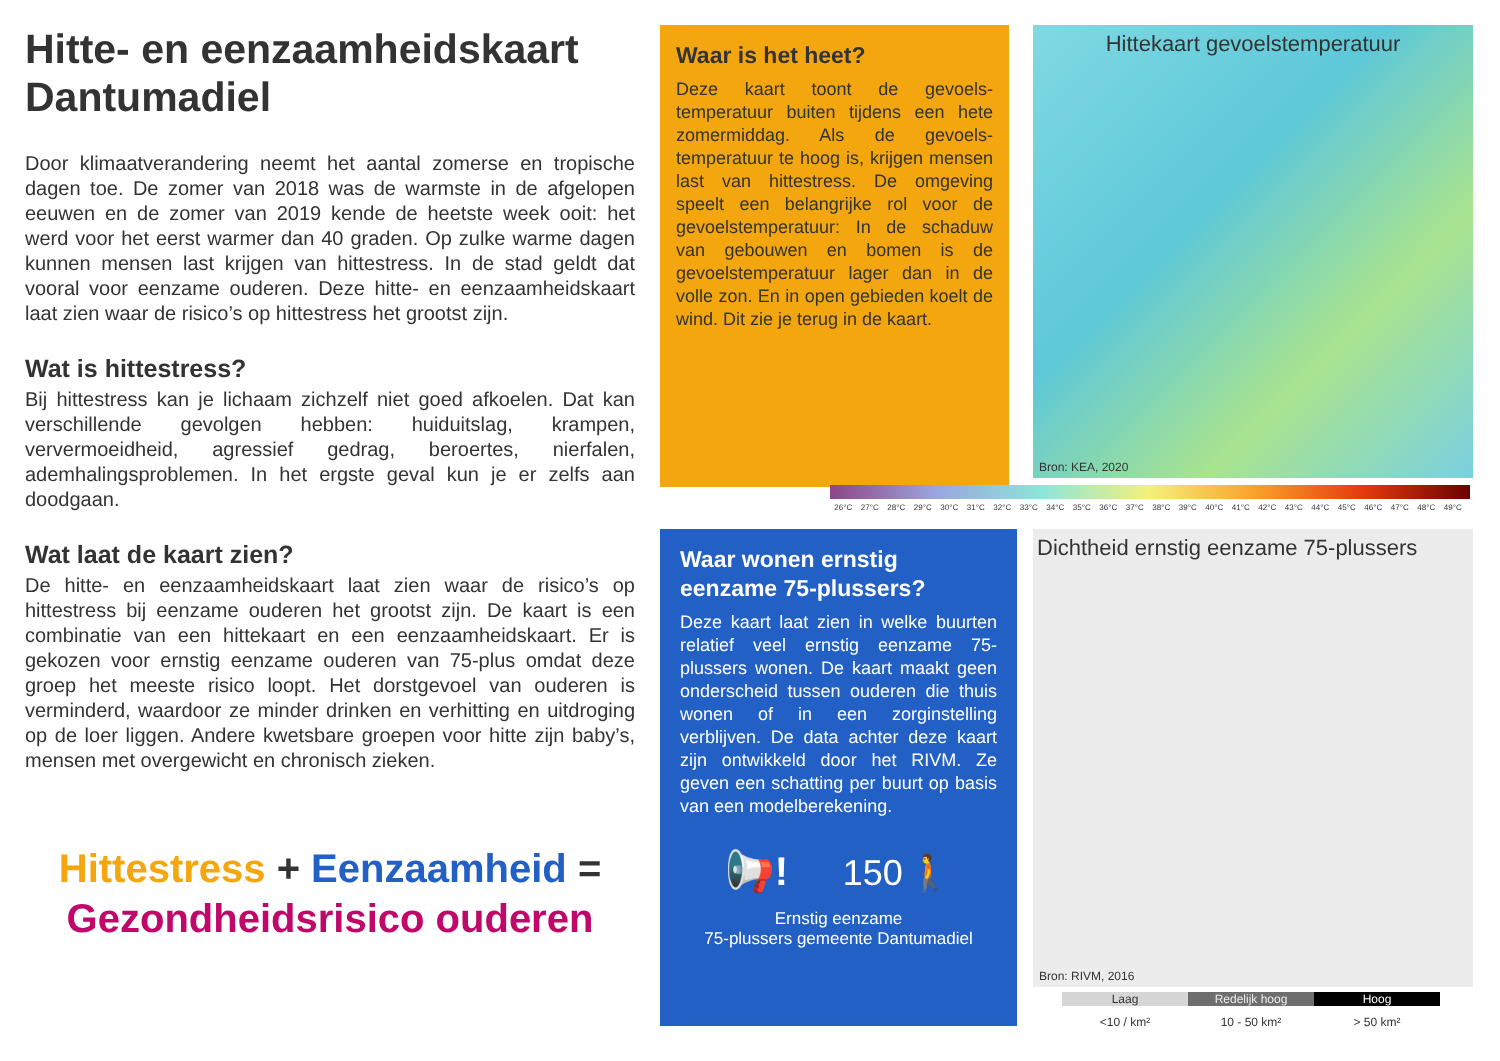Hitte- en eenzaamheidskaart Dantumadiel
Door klimaatverandering neemt het aantal zomerse en tropische dagen toe. De zomer van 2018 was de warmste in de afgelopen eeuwen en de zomer van 2019 kende de heetste week ooit: het werd voor het eerst warmer dan 40 graden. Op zulke warme dagen kunnen mensen last krijgen van hittestress. In de stad geldt dat vooral voor eenzame ouderen. Deze hitte- en eenzaamheidskaart laat zien waar de risico’s op hittestress het grootst zijn.
Wat is hittestress?
Bij hittestress kan je lichaam zichzelf niet goed afkoelen. Dat kan verschillende gevolgen hebben: huiduitslag, krampen, ververmoeidheid, agressief gedrag, beroertes, nierfalen, ademhalingsproblemen. In het ergste geval kun je er zelfs aan doodgaan.
Wat laat de kaart zien?
De hitte- en eenzaamheidskaart laat zien waar de risico’s op hittestress bij eenzame ouderen het grootst zijn. De kaart is een combinatie van een hittekaart en een eenzaamheidskaart. Er is gekozen voor ernstig eenzame ouderen van 75-plus omdat deze groep het meeste risico loopt. Het dorstgevoel van ouderen is verminderd, waardoor ze minder drinken en verhitting en uitdroging op de loer liggen. Andere kwetsbare groepen voor hitte zijn baby’s, mensen met overgewicht en chronisch zieken.
Hittestress + Eenzaamheid =
Gezondheidsrisico ouderen
Waar is het heet?
Deze kaart toont de gevoels­temperatuur buiten tijdens een hete zomermiddag. Als de gevoels­temperatuur te hoog is, krijgen mensen last van hittestress. De omgeving speelt een belangrijke rol voor de gevoelstemperatuur: In de schaduw van gebouwen en bomen is de gevoelstemperatuur lager dan in de volle zon. En in open gebieden koelt de wind. Dit zie je terug in de kaart.
Hittekaart gevoelstemperatuur
Bron: KEA, 2020
26°C 27°C 28°C 29°C 30°C 31°C 32°C 33°C 34°C 35°C 36°C 37°C 38°C 39°C 40°C 41°C 42°C 43°C 44°C 45°C 46°C 47°C 48°C 49°C
Waar wonen ernstig eenzame 75-plussers?
Deze kaart laat zien in welke buurten relatief veel ernstig eenzame 75-plussers wonen. De kaart maakt geen onderscheid tussen ouderen die thuis wonen of in een zorginstelling verblijven. De data achter deze kaart zijn ontwikkeld door het RIVM. Ze geven een schatting per buurt op basis van een modelberekening.
📢! 150 🚶
Ernstig eenzame
75-plussers gemeente Dantumadiel
Dichtheid ernstig eenzame 75-plussers
Bron: RIVM, 2016
Laag Redelijk hoog Hoog
<10 / km² 10 - 50 km² > 50 km²